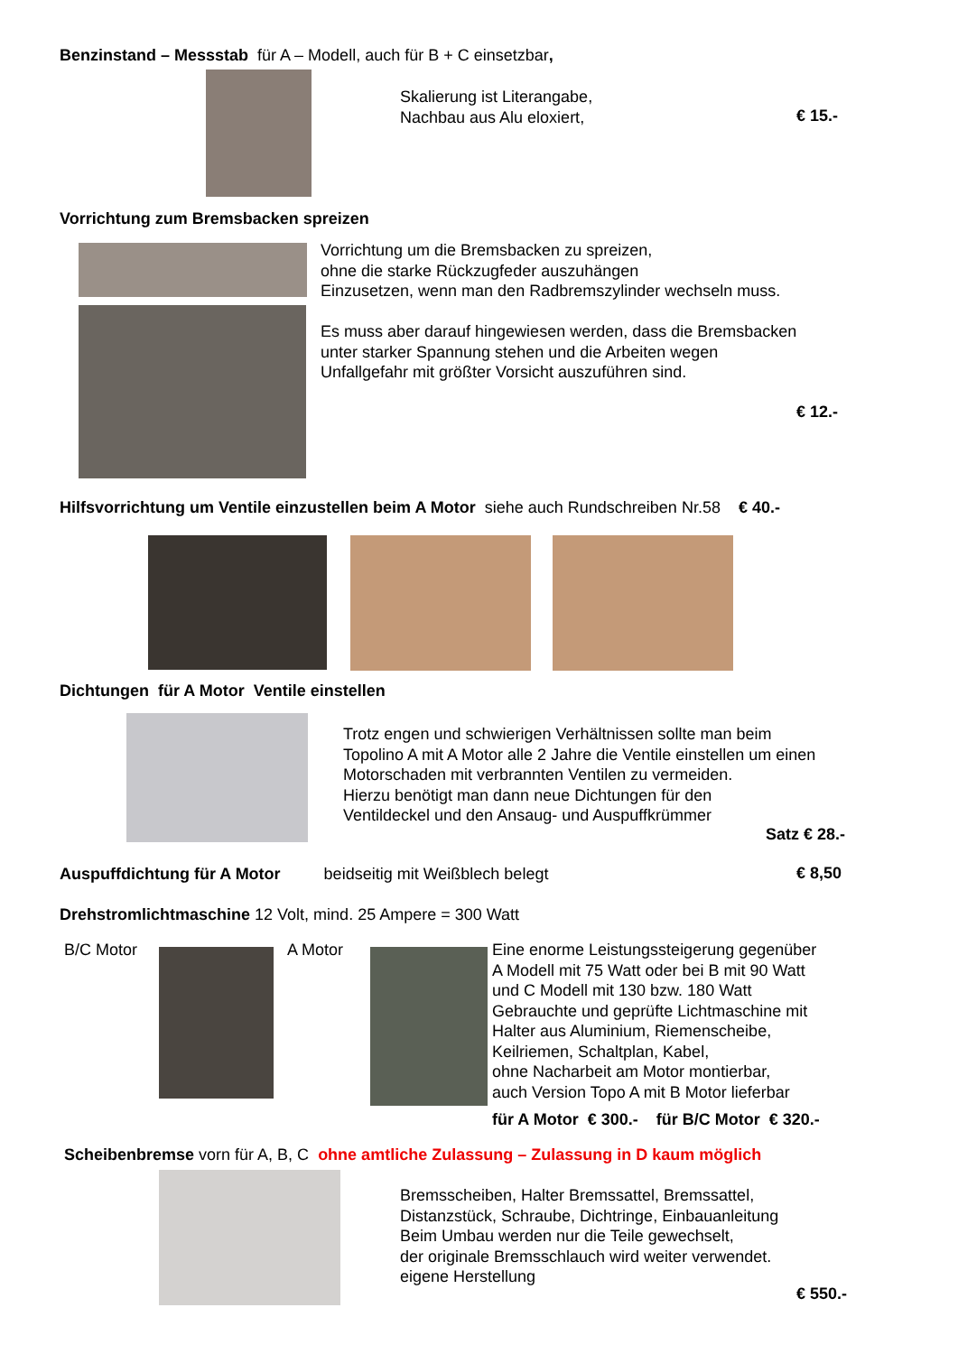Benzinstand – Messstab für A – Modell, auch für B + C einsetzbar,
Skalierung ist Literangabe,
Nachbau aus Alu eloxiert,
€ 15.-
Vorrichtung zum Bremsbacken spreizen
Vorrichtung um die Bremsbacken zu spreizen,
ohne die starke Rückzugfeder auszuhängen
Einzusetzen, wenn man den Radbremszylinder wechseln muss.
Es muss aber darauf hingewiesen werden, dass die Bremsbacken
unter starker Spannung stehen und die Arbeiten wegen
Unfallgefahr mit größter Vorsicht auszuführen sind.
€ 12.-
Hilfsvorrichtung um Ventile einzustellen beim A Motor siehe auch Rundschreiben Nr.58 € 40.-
Dichtungen für A Motor Ventile einstellen
Trotz engen und schwierigen Verhältnissen sollte man beim
Topolino A mit A Motor alle 2 Jahre die Ventile einstellen um einen
Motorschaden mit verbrannten Ventilen zu vermeiden.
Hierzu benötigt man dann neue Dichtungen für den
Ventildeckel und den Ansaug- und Auspuffkrümmer
Satz € 28.-
Auspuffdichtung für A Motor beidseitig mit Weißblech belegt
€ 8,50
Drehstromlichtmaschine 12 Volt, mind. 25 Ampere = 300 Watt
B/C Motor A Motor
Eine enorme Leistungssteigerung gegenüber
A Modell mit 75 Watt oder bei B mit 90 Watt
und C Modell mit 130 bzw. 180 Watt
Gebrauchte und geprüfte Lichtmaschine mit
Halter aus Aluminium, Riemenscheibe,
Keilriemen, Schaltplan, Kabel,
ohne Nacharbeit am Motor montierbar,
auch Version Topo A mit B Motor lieferbar
für A Motor € 300.- für B/C Motor € 320.-
Scheibenbremse vorn für A, B, C ohne amtliche Zulassung – Zulassung in D kaum möglich
Bremsscheiben, Halter Bremssattel, Bremssattel,
Distanzstück, Schraube, Dichtringe, Einbauanleitung
Beim Umbau werden nur die Teile gewechselt,
der originale Bremsschlauch wird weiter verwendet.
eigene Herstellung
€ 550.-